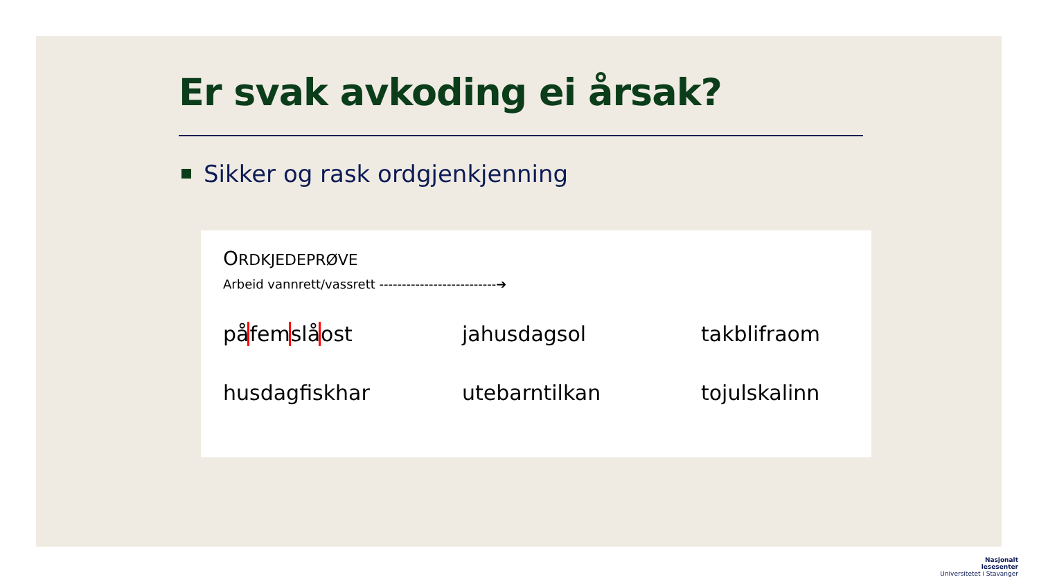Er svak avkoding ei årsak?
Sikker og rask ordgjenkjenning
ORDKJEDEPRØVE
Arbeid vannrett/vassrett --------------------------➔
påfem slå ost
jahusdagsol
takblifraom
husdagfiskhar
utebarntilkan
tojulskalinn
Nasjonalt
lesesenter
Universitetet i Stavanger